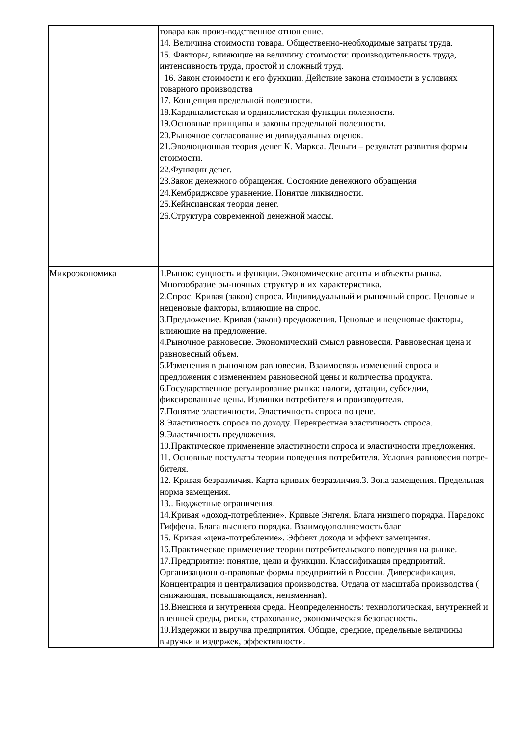| | товара как произ-водственное отношение. 14. Величина стоимости товара. Общественно-необходимые затраты труда. 15. Факторы, влияющие на величину стоимости: производительность труда, интенсивность труда, простой и сложный труд. 16. Закон стоимости и его функции. Действие закона стоимости в условиях товарного производства 17. Концепция предельной полезности. 18.Кардиналистская и ординалистская функции полезности. 19.Основные принципы и законы предельной полезности. 20.Рыночное согласование индивидуальных оценок. 21.Эволюционная теория денег К. Маркса. Деньги – результат развития формы стоимости. 22.Функции денег. 23.Закон денежного обращения. Состояние денежного обращения 24.Кембриджское уравнение. Понятие ликвидности. 25.Кейнсианская теория денег. 26.Структура современной денежной массы. |
| Микроэкономика | 1.Рынок: сущность и функции. Экономические агенты и объекты рынка. Многообразие ры-ночных структур и их характеристика. 2.Спрос. Кривая (закон) спроса. Индивидуальный и рыночный спрос. Ценовые и неценовые факторы, влияющие на спрос. 3.Предложение. Кривая (закон) предложения. Ценовые и неценовые факторы, влияющие на предложение. 4.Рыночное равновесие. Экономический смысл равновесия. Равновесная цена и равновесный объем. 5.Изменения в рыночном равновесии. Взаимосвязь изменений спроса и предложения с изменением равновесной цены и количества продукта. 6.Государственное регулирование рынка: налоги, дотации, субсидии, фиксированные цены. Излишки потребителя и производителя. 7.Понятие эластичности. Эластичность спроса по цене. 8.Эластичность спроса по доходу. Перекрестная эластичность спроса. 9.Эластичность предложения. 10.Практическое применение эластичности спроса и эластичности предложения. 11. Основные постулаты теории поведения потребителя. Условия равновесия потре-бителя. 12. Кривая безразличия. Карта кривых безразличия.3. Зона замещения. Предельная норма замещения. 13.. Бюджетные ограничения. 14.Кривая «доход-потребление». Кривые Энгеля. Блага низшего порядка. Парадокс Гиффена. Блага высшего порядка. Взаимодополняемость благ 15. Кривая «цена-потребление». Эффект дохода и эффект замещения. 16.Практическое применение теории потребительского поведения на рынке. 17.Предприятие: понятие, цели и функции. Классификация предприятий. Организационно-правовые формы предприятий в России. Диверсификация. Концентрация и централизация производства. Отдача от масштаба производства ( снижающая, повышающаяся, неизменная). 18.Внешняя и внутренняя среда. Неопределенность: технологическая, внутренней и внешней среды, риски, страхование, экономическая безопасность. 19.Издержки и выручка предприятия. Общие, средние, предельные величины выручки и издержек, эффективности. |